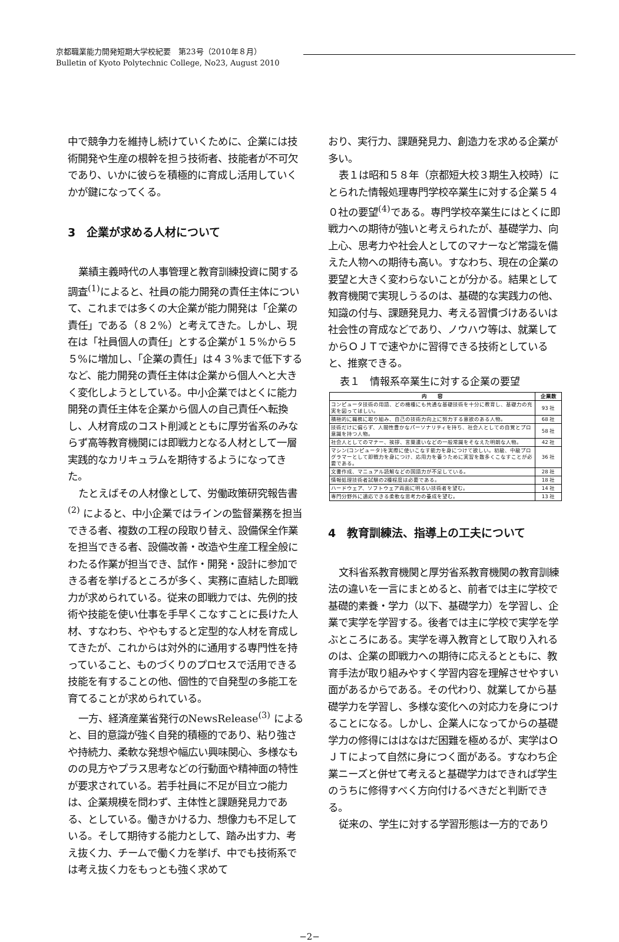京都職業能力開発短期大学校紀要　第23号（2010年８月）
Bulletin of Kyoto Polytechnic College, No23, August 2010
中で競争力を維持し続けていくために、企業には技術開発や生産の根幹を担う技術者、技能者が不可欠であり、いかに彼らを積極的に育成し活用していくかが鍵になってくる。
3　企業が求める人材について
業績主義時代の人事管理と教育訓練投資に関する調査<sup>(1)</sup>によると、社員の能力開発の責任主体について、これまでは多くの大企業が能力開発は「企業の責任」である（８２%）と考えてきた。しかし、現在は「社員個人の責任」とする企業が１５%から５５%に増加し、「企業の責任」は４３%まで低下するなど、能力開発の責任主体は企業から個人へと大きく変化しようとしている。中小企業ではとくに能力開発の責任主体を企業から個人の自己責任へ転換し、人材育成のコスト削減とともに厚労省系のみならず高等教育機関には即戦力となる人材として一層実践的なカリキュラムを期待するようになってきた。
たとえばその人材像として、労働政策研究報告書<sup>(2)</sup> によると、中小企業ではラインの監督業務を担当できる者、複数の工程の段取り替え、設備保全作業を担当できる者、設備改善・改造や生産工程全般にわたる作業が担当でき、試作・開発・設計に参加できる者を挙げるところが多く、実務に直結した即戦力が求められている。従来の即戦力では、先例的技術や技能を使い仕事を手早くこなすことに長けた人材、すなわち、ややもすると定型的な人材を育成してきたが、これからは対外的に通用する専門性を持っていること、ものづくりのプロセスで活用できる技能を有することの他、個性的で自発型の多能工を育てることが求められている。
一方、経済産業省発行のNewsRelease<sup>(3)</sup> によると、目的意識が強く自発的積極的であり、粘り強さや持続力、柔軟な発想や幅広い興味関心、多様なものの見方やプラス思考などの行動面や精神面の特性が要求されている。若手社員に不足が目立つ能力は、企業規模を問わず、主体性と課題発見力である、としている。働きかける力、想像力も不足している。そして期待する能力として、踏み出す力、考え抜く力、チームで働く力を挙げ、中でも技術系では考え抜く力をもっとも強く求めて
おり、実行力、課題発見力、創造力を求める企業が多い。
表１は昭和５８年（京都短大校３期生入校時）にとられた情報処理専門学校卒業生に対する企業５４０社の要望<sup>(4)</sup>である。専門学校卒業生にはとくに即戦力への期待が強いと考えられたが、基礎学力、向上心、思考力や社会人としてのマナーなど常識を備えた人物への期待も高い。すなわち、現在の企業の要望と大きく変わらないことが分かる。結果として教育機関で実現しうるのは、基礎的な実践力の他、知識の付与、課題発見力、考える習慣づけあるいは社会性の育成などであり、ノウハウ等は、就業してからＯＪＴで速やかに習得できる技術としていると、推察できる。
表１　情報系卒業生に対する企業の要望
| 内 容 | 企業数 |
| --- | --- |
| コンピュータ技術の用語、どの機種にも共通な基礎技術を十分に教育し、基礎力の充実を図ってほしい。 | 93 社 |
| 積極的に職務に取り組み、自己の技術力向上に努力する意欲のある人物。 | 68 社 |
| 技術だけに偏らず、人間性豊かなパーソナリティを持ち、社会人としての自覚とプロ意識を持つ人物。 | 58 社 |
| 社会人としてのマナー、挨拶、言葉遣いなどの一般常識をそなえた明朗な人物。 | 42 社 |
| マシン(コンピュータ)を実際に使いこなす能力を身につけて欲しい。初級、中級プログラマーとして即戦力を身につけ、応用力を養うために実習を数多くこなすことが必要である。 | 36 社 |
| 文書作成、マニュアル読解などの国語力が不足している。 | 28 社 |
| 情報処理技術者試験の2種程度は必要である。 | 18 社 |
| ハードウェア、ソフトウェア両面に明るい技術者を望む。 | 14 社 |
| 専門分野外に適応できる柔軟な思考力の養成を望む。 | 13 社 |
4　教育訓練法、指導上の工夫について
文科省系教育機関と厚労省系教育機関の教育訓練法の違いを一言にまとめると、前者では主に学校で基礎的素養・学力（以下、基礎学力）を学習し、企業で実学を学習する。後者では主に学校で実学を学ぶところにある。実学を導入教育として取り入れるのは、企業の即戦力への期待に応えるとともに、教育手法が取り組みやすく学習内容を理解させやすい面があるからである。その代わり、就業してから基礎学力を学習し、多様な変化への対応力を身につけることになる。しかし、企業人になってからの基礎学力の修得にははなはだ困難を極めるが、実学はＯＪＴによって自然に身につく面がある。すなわち企業ニーズと併せて考えると基礎学力はできれば学生のうちに修得すべく方向付けるべきだと判断できる。
従来の、学生に対する学習形態は一方的であり
−2−